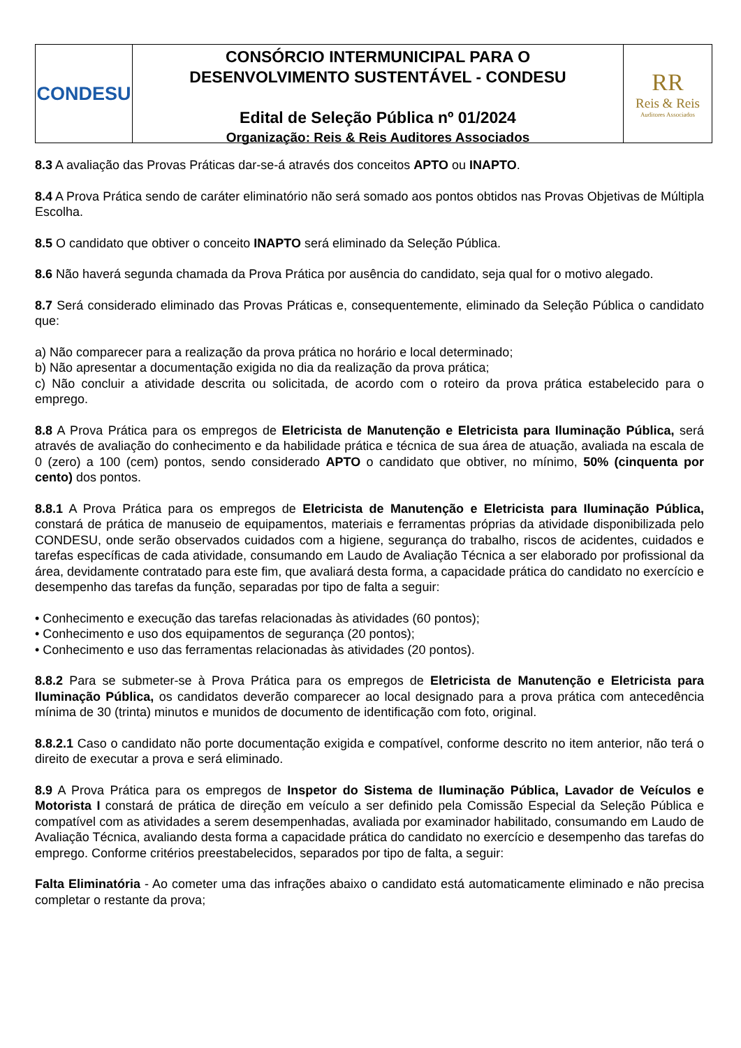CONDESU
CONSÓRCIO INTERMUNICIPAL PARA O
DESENVOLVIMENTO SUSTENTÁVEL - CONDESU
Edital de Seleção Pública nº 01/2024
Organização: Reis & Reis Auditores Associados
RR
Reis & Reis
Auditores Associados
8.3 A avaliação das Provas Práticas dar-se-á através dos conceitos APTO ou INAPTO.
8.4 A Prova Prática sendo de caráter eliminatório não será somado aos pontos obtidos nas Provas Objetivas de Múltipla Escolha.
8.5 O candidato que obtiver o conceito INAPTO será eliminado da Seleção Pública.
8.6 Não haverá segunda chamada da Prova Prática por ausência do candidato, seja qual for o motivo alegado.
8.7 Será considerado eliminado das Provas Práticas e, consequentemente, eliminado da Seleção Pública o candidato que:
a) Não comparecer para a realização da prova prática no horário e local determinado;
b) Não apresentar a documentação exigida no dia da realização da prova prática;
c) Não concluir a atividade descrita ou solicitada, de acordo com o roteiro da prova prática estabelecido para o emprego.
8.8 A Prova Prática para os empregos de Eletricista de Manutenção e Eletricista para Iluminação Pública, será através de avaliação do conhecimento e da habilidade prática e técnica de sua área de atuação, avaliada na escala de 0 (zero) a 100 (cem) pontos, sendo considerado APTO o candidato que obtiver, no mínimo, 50% (cinquenta por cento) dos pontos.
8.8.1 A Prova Prática para os empregos de Eletricista de Manutenção e Eletricista para Iluminação Pública, constará de prática de manuseio de equipamentos, materiais e ferramentas próprias da atividade disponibilizada pelo CONDESU, onde serão observados cuidados com a higiene, segurança do trabalho, riscos de acidentes, cuidados e tarefas específicas de cada atividade, consumando em Laudo de Avaliação Técnica a ser elaborado por profissional da área, devidamente contratado para este fim, que avaliará desta forma, a capacidade prática do candidato no exercício e desempenho das tarefas da função, separadas por tipo de falta a seguir:
• Conhecimento e execução das tarefas relacionadas às atividades (60 pontos);
• Conhecimento e uso dos equipamentos de segurança (20 pontos);
• Conhecimento e uso das ferramentas relacionadas às atividades (20 pontos).
8.8.2 Para se submeter-se à Prova Prática para os empregos de Eletricista de Manutenção e Eletricista para Iluminação Pública, os candidatos deverão comparecer ao local designado para a prova prática com antecedência mínima de 30 (trinta) minutos e munidos de documento de identificação com foto, original.
8.8.2.1 Caso o candidato não porte documentação exigida e compatível, conforme descrito no item anterior, não terá o direito de executar a prova e será eliminado.
8.9 A Prova Prática para os empregos de Inspetor do Sistema de Iluminação Pública, Lavador de Veículos e Motorista I constará de prática de direção em veículo a ser definido pela Comissão Especial da Seleção Pública e compatível com as atividades a serem desempenhadas, avaliada por examinador habilitado, consumando em Laudo de Avaliação Técnica, avaliando desta forma a capacidade prática do candidato no exercício e desempenho das tarefas do emprego. Conforme critérios preestabelecidos, separados por tipo de falta, a seguir:
Falta Eliminatória - Ao cometer uma das infrações abaixo o candidato está automaticamente eliminado e não precisa completar o restante da prova;